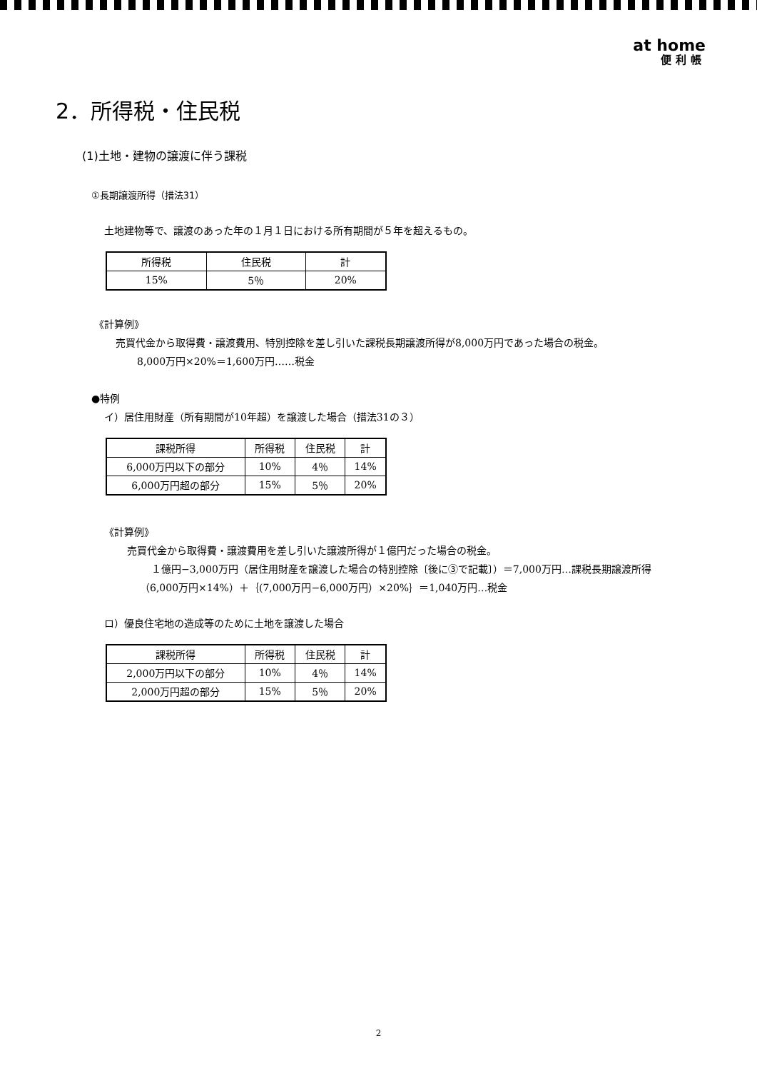at home
便利帳
2．所得税・住民税
(1)土地・建物の譲渡に伴う課税
①長期譲渡所得（措法31）
土地建物等で、譲渡のあった年の１月１日における所有期間が５年を超えるもの。
| 所得税 | 住民税 | 計 |
| 15% | 5％ | 20% |
《計算例》
売買代金から取得費・譲渡費用、特別控除を差し引いた課税長期譲渡所得が8,000万円であった場合の税金。
8,000万円×20%＝1,600万円……税金
●特例
イ）居住用財産（所有期間が10年超）を譲渡した場合（措法31の３）
| 課税所得 | 所得税 | 住民税 | 計 |
| 6,000万円以下の部分 | 10% | 4％ | 14% |
| 6,000万円超の部分 | 15% | 5％ | 20% |
《計算例》
売買代金から取得費・譲渡費用を差し引いた譲渡所得が１億円だった場合の税金。
１億円−3,000万円（居住用財産を譲渡した場合の特別控除〔後に③で記載〕）＝7,000万円…課税長期譲渡所得
（6,000万円×14%）＋｛(7,000万円−6,000万円）×20%｝＝1,040万円…税金
ロ）優良住宅地の造成等のために土地を譲渡した場合
| 課税所得 | 所得税 | 住民税 | 計 |
| 2,000万円以下の部分 | 10% | 4％ | 14% |
| 2,000万円超の部分 | 15% | 5％ | 20% |
2